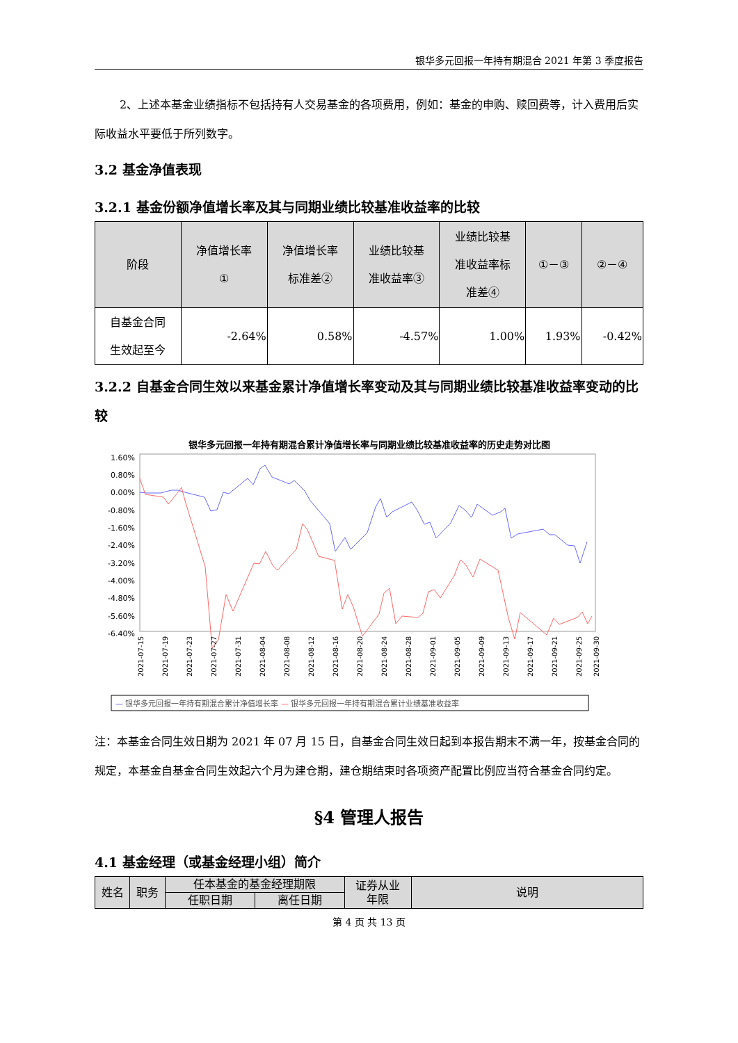银华多元回报一年持有期混合 2021 年第 3 季度报告
2、上述本基金业绩指标不包括持有人交易基金的各项费用，例如：基金的申购、赎回费等，计入费用后实际收益水平要低于所列数字。
3.2 基金净值表现
3.2.1 基金份额净值增长率及其与同期业绩比较基准收益率的比较
| 阶段 | 净值增长率 ① | 净值增长率 标准差② | 业绩比较基 准收益率③ | 业绩比较基 准收益率标 准差④ | ①－③ | ②－④ |
| --- | --- | --- | --- | --- | --- | --- |
| 自基金合同 生效起至今 | -2.64% | 0.58% | -4.57% | 1.00% | 1.93% | -0.42% |
3.2.2 自基金合同生效以来基金累计净值增长率变动及其与同期业绩比较基准收益率变动的比较
银华多元回报一年持有期混合累计净值增长率与同期业绩比较基准收益率的历史走势对比图
1.60%
0.80%
0.00%
-0.80%
-1.60%
-2.40%
-3.20%
-4.00%
-4.80%
-5.60%
-6.40%
2021-07-15
2021-07-19
2021-07-23
2021-07-27
2021-07-31
2021-08-04
2021-08-08
2021-08-12
2021-08-16
2021-08-20
2021-08-24
2021-08-28
2021-09-01
2021-09-05
2021-09-09
2021-09-13
2021-09-17
2021-09-21
2021-09-25
2021-09-30
— 银华多元回报一年持有期混合累计净值增长率 — 银华多元回报一年持有期混合累计业绩基准收益率
注：本基金合同生效日期为 2021 年 07 月 15 日，自基金合同生效日起到本报告期末不满一年，按基金合同的规定，本基金自基金合同生效起六个月为建仓期，建仓期结束时各项资产配置比例应当符合基金合同约定。
§4 管理人报告
4.1 基金经理（或基金经理小组）简介
| 姓名 | 职务 | 任本基金的基金经理期限 | | 证券从业 年限 | 说明 |
| --- | --- | --- | --- | --- | --- |
| | | 任职日期 | 离任日期 | | |
第 4 页 共 13 页